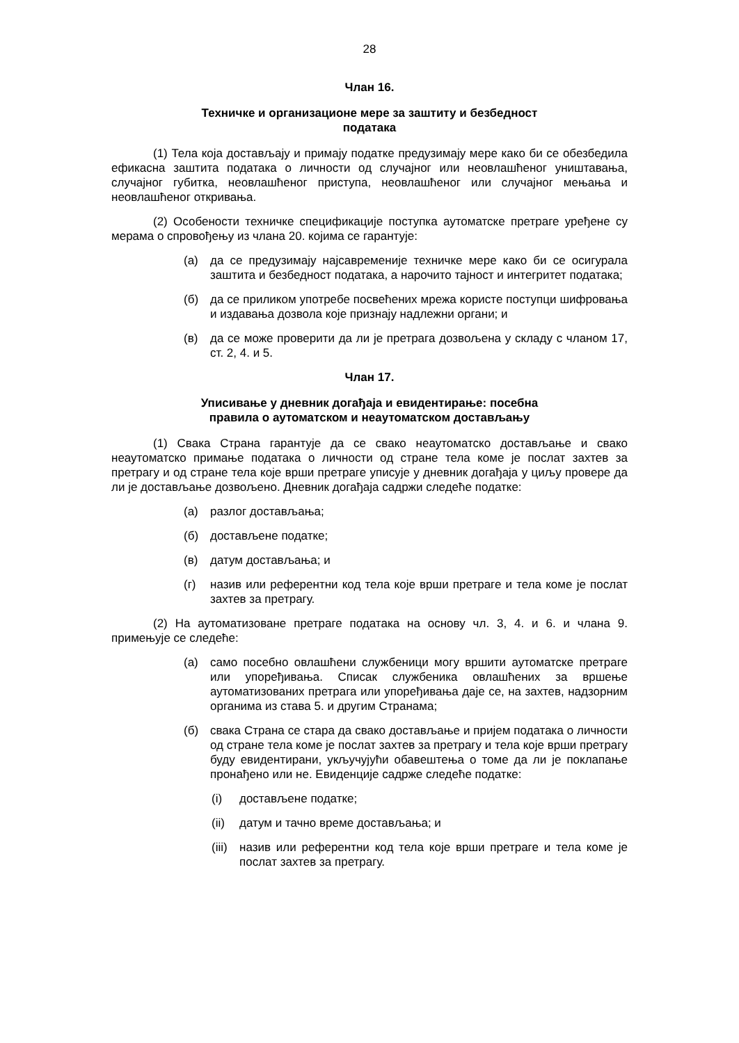28
Члан 16.
Техничке и организационе мере за заштиту и безбедност
података
(1) Тела која достављају и примају податке предузимају мере како би се обезбедила ефикасна заштита података о личности од случајног или неовлашћеног уништавања, случајног губитка, неовлашћеног приступа, неовлашћеног или случајног мењања и неовлашћеног откривања.
(2) Особености техничке спецификације поступка аутоматске претраге уређене су мерама о спровођењу из члана 20. којима се гарантује:
(а) да се предузимају најсавременије техничке мере како би се осигурала заштита и безбедност података, а нарочито тајност и интегритет података;
(б) да се приликом употребе посвећених мрежа користе поступци шифровања и издавања дозвола које признају надлежни органи; и
(в) да се може проверити да ли је претрага дозвољена у складу с чланом 17, ст. 2, 4. и 5.
Члан 17.
Уписивање у дневник догађаја и евидентирање: посебна
правила о аутоматском и неаутоматском достављању
(1) Свака Страна гарантује да се свако неаутоматско достављање и свако неаутоматско примање података о личности од стране тела коме је послат захтев за претрагу и од стране тела које врши претраге уписује у дневник догађаја у циљу провере да ли је достављање дозвољено. Дневник догађаја садржи следеће податке:
(а) разлог достављања;
(б) достављене податке;
(в) датум достављања; и
(г) назив или референтни код тела које врши претраге и тела коме је послат захтев за претрагу.
(2) На аутоматизоване претраге података на основу чл. 3, 4. и 6. и члана 9. примењује се следеће:
(а) само посебно овлашћени службеници могу вршити аутоматске претраге или упоређивања. Списак службеника овлашћених за вршење аутоматизованих претрага или упоређивања даје се, на захтев, надзорним органима из става 5. и другим Странама;
(б) свака Страна се стара да свако достављање и пријем података о личности од стране тела коме је послат захтев за претрагу и тела које врши претрагу буду евидентирани, укључујући обавештења о томе да ли је поклапање пронађено или не. Евиденције садрже следеће податке:
(i) достављене податке;
(ii) датум и тачно време достављања; и
(iii) назив или референтни код тела које врши претраге и тела коме је послат захтев за претрагу.